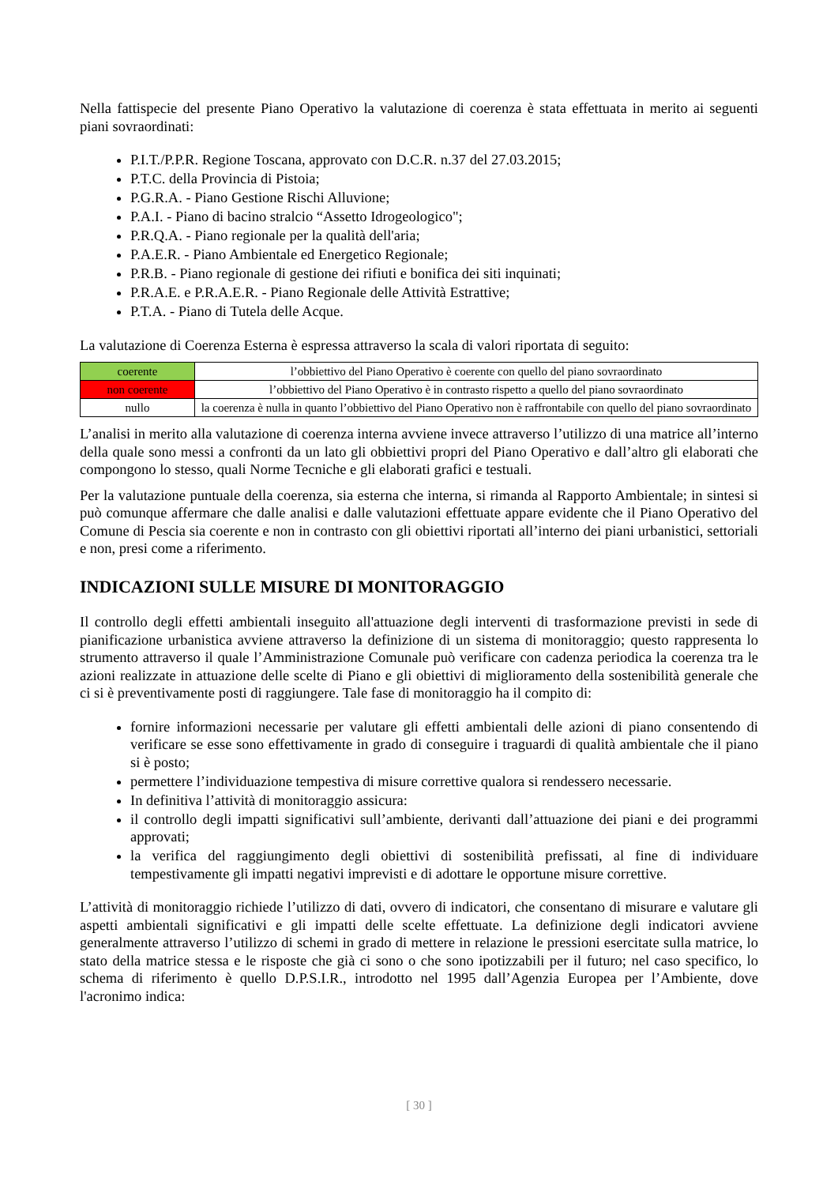Nella fattispecie del presente Piano Operativo la valutazione di coerenza è stata effettuata in merito ai seguenti piani sovraordinati:
P.I.T./P.P.R. Regione Toscana, approvato con D.C.R. n.37 del 27.03.2015;
P.T.C. della Provincia di Pistoia;
P.G.R.A. - Piano Gestione Rischi Alluvione;
P.A.I. - Piano di bacino stralcio “Assetto Idrogeologico";
P.R.Q.A. - Piano regionale per la qualità dell'aria;
P.A.E.R. - Piano Ambientale ed Energetico Regionale;
P.R.B. - Piano regionale di gestione dei rifiuti e bonifica dei siti inquinati;
P.R.A.E. e P.R.A.E.R. - Piano Regionale delle Attività Estrattive;
P.T.A. - Piano di Tutela delle Acque.
La valutazione di Coerenza Esterna è espressa attraverso la scala di valori riportata di seguito:
| coerente | l’obbiettivo del Piano Operativo è coerente con quello del piano sovraordinato |
| non coerente | l’obbiettivo del Piano Operativo è in contrasto rispetto a quello del piano sovraordinato |
| nullo | la coerenza è nulla in quanto l’obbiettivo del Piano Operativo non è raffrontabile con quello del piano sovraordinato |
L’analisi in merito alla valutazione di coerenza interna avviene invece attraverso l’utilizzo di una matrice all’interno della quale sono messi a confronti da un lato gli obbiettivi propri del Piano Operativo e dall’altro gli elaborati che compongono lo stesso, quali Norme Tecniche e gli elaborati grafici e testuali.
Per la valutazione puntuale della coerenza, sia esterna che interna, si rimanda al Rapporto Ambientale; in sintesi si può comunque affermare che dalle analisi e dalle valutazioni effettuate appare evidente che il Piano Operativo del Comune di Pescia sia coerente e non in contrasto con gli obiettivi riportati all’interno dei piani urbanistici, settoriali e non, presi come a riferimento.
INDICAZIONI SULLE MISURE DI MONITORAGGIO
Il controllo degli effetti ambientali inseguito all'attuazione degli interventi di trasformazione previsti in sede di pianificazione urbanistica avviene attraverso la definizione di un sistema di monitoraggio; questo rappresenta lo strumento attraverso il quale l’Amministrazione Comunale può verificare con cadenza periodica la coerenza tra le azioni realizzate in attuazione delle scelte di Piano e gli obiettivi di miglioramento della sostenibilità generale che ci si è preventivamente posti di raggiungere. Tale fase di monitoraggio ha il compito di:
fornire informazioni necessarie per valutare gli effetti ambientali delle azioni di piano consentendo di verificare se esse sono effettivamente in grado di conseguire i traguardi di qualità ambientale che il piano si è posto;
permettere l’individuazione tempestiva di misure correttive qualora si rendessero necessarie.
In definitiva l’attività di monitoraggio assicura:
il controllo degli impatti significativi sull’ambiente, derivanti dall’attuazione dei piani e dei programmi approvati;
la verifica del raggiungimento degli obiettivi di sostenibilità prefissati, al fine di individuare tempestivamente gli impatti negativi imprevisti e di adottare le opportune misure correttive.
L’attività di monitoraggio richiede l’utilizzo di dati, ovvero di indicatori, che consentano di misurare e valutare gli aspetti ambientali significativi e gli impatti delle scelte effettuate. La definizione degli indicatori avviene generalmente attraverso l’utilizzo di schemi in grado di mettere in relazione le pressioni esercitate sulla matrice, lo stato della matrice stessa e le risposte che già ci sono o che sono ipotizzabili per il futuro; nel caso specifico, lo schema di riferimento è quello D.P.S.I.R., introdotto nel 1995 dall’Agenzia Europea per l’Ambiente, dove l'acronimo indica:
[ 30 ]